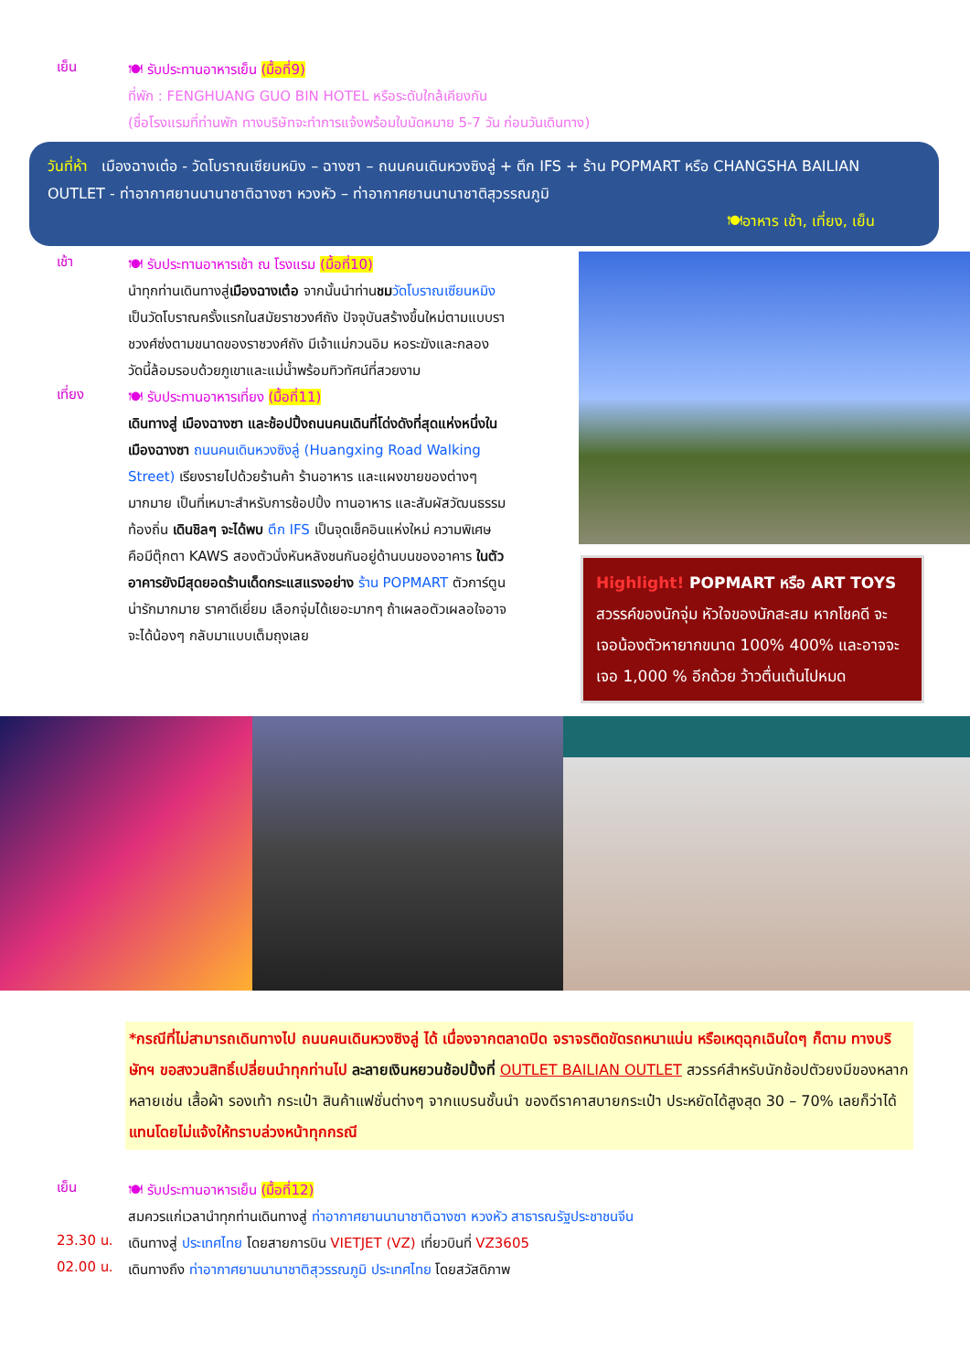เย็น
🍽 รับประทานอาหารเย็น (มื้อที่9)
ที่พัก : FENGHUANG GUO BIN HOTEL หรือระดับใกล้เคียงกัน
(ชื่อโรงแรมที่ท่านพัก ทางบริษัทจะทำการแจ้งพร้อมใบนัดหมาย 5-7 วัน ก่อนวันเดินทาง)
วันที่ห้า เมืองฉางเต๋อ - วัดโบราณเซียนหมิง – ฉางซา – ถนนคนเดินหวงซิงลู่ + ตึก IFS + ร้าน POPMART หรือ CHANGSHA BAILIAN OUTLET - ท่าอากาศยานนานาชาติฉางซา หวงหัว – ท่าอากาศยานนานาชาติสุวรรณภูมิ
🍽อาหาร เช้า, เที่ยง, เย็น
เช้า
🍽 รับประทานอาหารเช้า ณ โรงแรม (มื้อที่10)
นำทุกท่านเดินทางสู่เมืองฉางเต๋อ จากนั้นนำท่านชม วัดโบราณเซียนหมิง เป็นวัดโบราณครั้งแรกในสมัยราชวงศ์ถัง ปัจจุบันสร้างขึ้นใหม่ตามแบบราชวงศ์ซ่งตามขนาดของราชวงศ์ถัง มีเจ้าแม่กวนอิม หอระฆังและกลอง วัดนี้ล้อมรอบด้วยภูเขาและแม่น้ำพร้อมทิวทัศน์ที่สวยงาม
เที่ยง
🍽 รับประทานอาหารเที่ยง (มื้อที่11)
เดินทางสู่ เมืองฉางซา และช้อปปิ้งถนนคนเดินที่โด่งดังที่สุดแห่งหนึ่งในเมืองฉางซา ถนนคนเดินหวงซิงลู่ (Huangxing Road Walking Street) เรียงรายไปด้วยร้านค้า ร้านอาหาร และแผงขายของต่างๆ มากมาย เป็นที่เหมาะสำหรับการช้อปปิ้ง ทานอาหาร และสัมผัสวัฒนธรรมท้องถิ่น เดินชิลๆ จะได้พบ ตึก IFS เป็นจุดเช็คอินแห่งใหม่ ความพิเศษคือมีตุ๊กตา KAWS สองตัวนั่งหันหลังชนกันอยู่ด้านบนของอาคาร ในตัวอาคารยังมีสุดยอดร้านเด็ดกระแสแรงอย่าง ร้าน POPMART ตัวการ์ตูนน่ารักมากมาย ราคาดีเยี่ยม เลือกจุ่มได้เยอะมากๆ ถ้าเผลอตัวเผลอใจอาจจะได้น้องๆ กลับมาแบบเต็มถุงเลย
Highlight! POPMART หรือ ART TOYS
สวรรค์ของนักจุ่ม หัวใจของนักสะสม หากโชคดี จะเจอน้องตัวหายากขนาด 100% 400% และอาจจะเจอ 1,000 % อีกด้วย ว้าวตื่นเต้นไปหมด
*กรณีที่ไม่สามารถเดินทางไป ถนนคนเดินหวงซิงลู่ ได้ เนื่องจากตลาดปิด จราจรติดขัดรถหนาแน่น หรือเหตุฉุกเฉินใดๆ ก็ตาม ทางบริษัทฯ ขอสงวนสิทธิ์เปลี่ยนนำทุกท่านไป ละลายเงินหยวนช้อปปิ้งที่ OUTLET BAILIAN OUTLET สวรรค์สำหรับนักช้อปตัวยงมีของหลากหลายเช่น เสื้อผ้า รองเท้า กระเป๋า สินค้าแฟชั่นต่างๆ จากแบรนชั้นนำ ของดีราคาสบายกระเป๋า ประหยัดได้สูงสุด 30 – 70% เลยก็ว่าได้ แทนโดยไม่แจ้งให้ทราบล่วงหน้าทุกกรณี
เย็น
🍽 รับประทานอาหารเย็น (มื้อที่12)
สมควรแก่เวลานำทุกท่านเดินทางสู่ ท่าอากาศยานนานาชาติฉางซา หวงหัว สาธารณรัฐประชาชนจีน
23.30 น.
เดินทางสู่ ประเทศไทย โดยสายการบิน VIETJET (VZ) เที่ยวบินที่ VZ3605
02.00 น.
เดินทางถึง ท่าอากาศยานนานาชาติสุวรรณภูมิ ประเทศไทย โดยสวัสดิภาพ